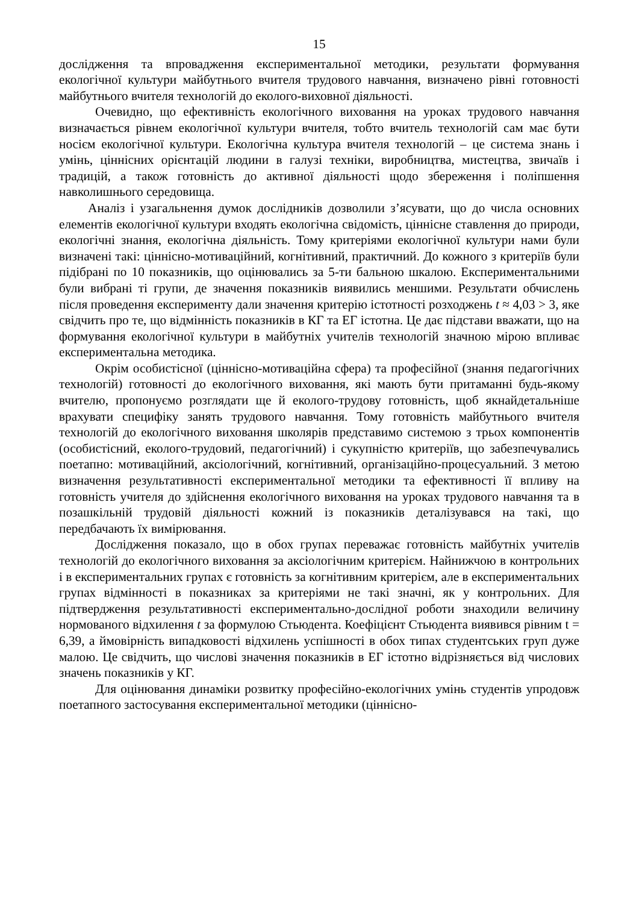15
дослідження та впровадження експериментальної методики, результати формування екологічної культури майбутнього вчителя трудового навчання, визначено рівні готовності майбутнього вчителя технологій до еколого-виховної діяльності.
Очевидно, що ефективність екологічного виховання на уроках трудового навчання визначається рівнем екологічної культури вчителя, тобто вчитель технологій сам має бути носієм екологічної культури. Екологічна культура вчителя технологій – це система знань і умінь, ціннісних орієнтацій людини в галузі техніки, виробництва, мистецтва, звичаїв і традицій, а також готовність до активної діяльності щодо збереження і поліпшення навколишнього середовища.
Аналіз і узагальнення думок дослідників дозволили з’ясувати, що до числа основних елементів екологічної культури входять екологічна свідомість, ціннісне ставлення до природи, екологічні знання, екологічна діяльність. Тому критеріями екологічної культури нами були визначені такі: ціннісно-мотиваційний, когнітивний, практичний. До кожного з критеріїв були підібрані по 10 показників, що оцінювались за 5-ти бальною шкалою. Експериментальними були вибрані ті групи, де значення показників виявились меншими. Результати обчислень після проведення експерименту дали значення критерію істотності розходжень t ≈ 4,03 > 3, яке свідчить про те, що відмінність показників в КГ та ЕГ істотна. Це дає підстави вважати, що на формування екологічної культури в майбутніх учителів технологій значною мірою впливає експериментальна методика.
Окрім особистісної (ціннісно-мотиваційна сфера) та професійної (знання педагогічних технологій) готовності до екологічного виховання, які мають бути притаманні будь-якому вчителю, пропонуємо розглядати ще й еколого-трудову готовність, щоб якнайдетальніше врахувати специфіку занять трудового навчання. Тому готовність майбутнього вчителя технологій до екологічного виховання школярів представимо системою з трьох компонентів (особистісний, еколого-трудовий, педагогічний) і сукупністю критеріїв, що забезпечувались поетапно: мотиваційний, аксіологічний, когнітивний, організаційно-процесуальний. З метою визначення результативності експериментальної методики та ефективності її впливу на готовність учителя до здійснення екологічного виховання на уроках трудового навчання та в позашкільній трудовій діяльності кожний із показників деталізувався на такі, що передбачають їх вимірювання.
Дослідження показало, що в обох групах переважає готовність майбутніх учителів технологій до екологічного виховання за аксіологічним критерієм. Найнижчою в контрольних і в експериментальних групах є готовність за когнітивним критерієм, але в експериментальних групах відмінності в показниках за критеріями не такі значні, як у контрольних. Для підтвердження результативності експериментально-дослідної роботи знаходили величину нормованого відхилення t за формулою Стьюдента. Коефіцієнт Стьюдента виявився рівним t = 6,39, а ймовірність випадковості відхилень успішності в обох типах студентських груп дуже малою. Це свідчить, що числові значення показників в ЕГ істотно відрізняється від числових значень показників у КГ.
Для оцінювання динаміки розвитку професійно-екологічних умінь студентів упродовж поетапного застосування експериментальної методики (ціннісно-